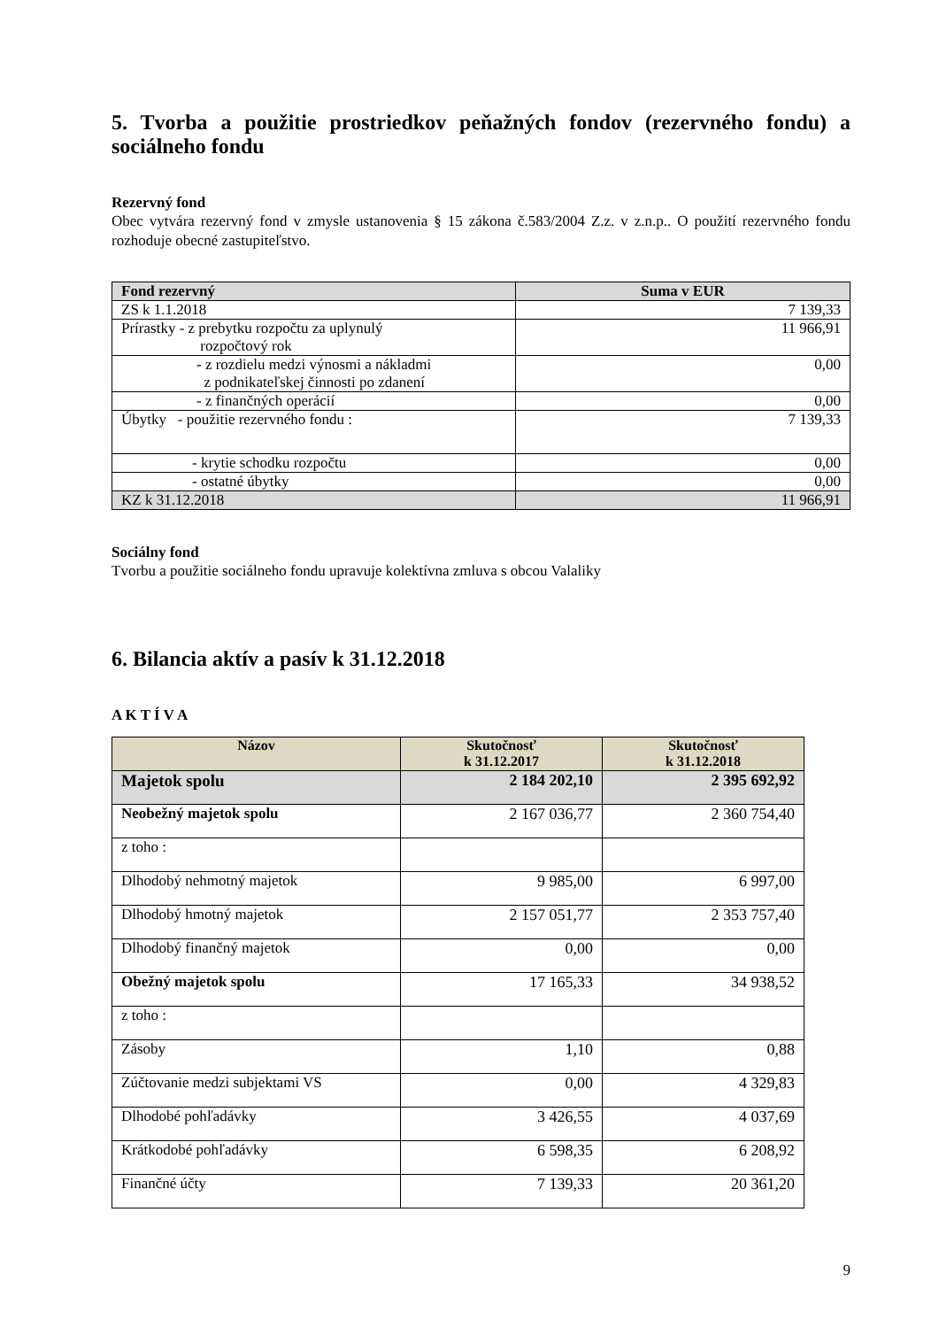5. Tvorba a použitie prostriedkov peňažných fondov (rezervného fondu) a sociálneho fondu
Rezervný fond
Obec vytvára rezervný fond v zmysle ustanovenia § 15 zákona č.583/2004 Z.z. v z.n.p.. O použití rezervného fondu rozhoduje obecné zastupiteľstvo.
| Fond rezervný | Suma v EUR |
| --- | --- |
| ZS k 1.1.2018 | 7 139,33 |
| Prírastky - z prebytku rozpočtu za uplynulý rozpočtový rok | 11 966,91 |
| - z rozdielu medzi výnosmi a nákladmi z podnikateľskej činnosti po zdanení | 0,00 |
| - z finančných operácií | 0,00 |
| Úbytky - použitie rezervného fondu : | 7 139,33 |
| - krytie schodku rozpočtu | 0,00 |
| - ostatné úbytky | 0,00 |
| KZ k 31.12.2018 | 11 966,91 |
Sociálny fond
Tvorbu a použitie sociálneho fondu upravuje kolektívna zmluva s obcou Valaliky
6. Bilancia aktív a pasív k 31.12.2018
A K T Í V A
| Názov | Skutočnosť k 31.12.2017 | Skutočnosť k 31.12.2018 |
| --- | --- | --- |
| Majetok spolu | 2 184 202,10 | 2 395 692,92 |
| Neobežný majetok spolu | 2 167 036,77 | 2 360 754,40 |
| z toho : | | |
| Dlhodobý nehmotný majetok | 9 985,00 | 6 997,00 |
| Dlhodobý hmotný majetok | 2 157 051,77 | 2 353 757,40 |
| Dlhodobý finančný majetok | 0,00 | 0,00 |
| Obežný majetok spolu | 17 165,33 | 34 938,52 |
| z toho : | | |
| Zásoby | 1,10 | 0,88 |
| Zúčtovanie medzi subjektami VS | 0,00 | 4 329,83 |
| Dlhodobé pohľadávky | 3 426,55 | 4 037,69 |
| Krátkodobé pohľadávky | 6 598,35 | 6 208,92 |
| Finančné účty | 7 139,33 | 20 361,20 |
9